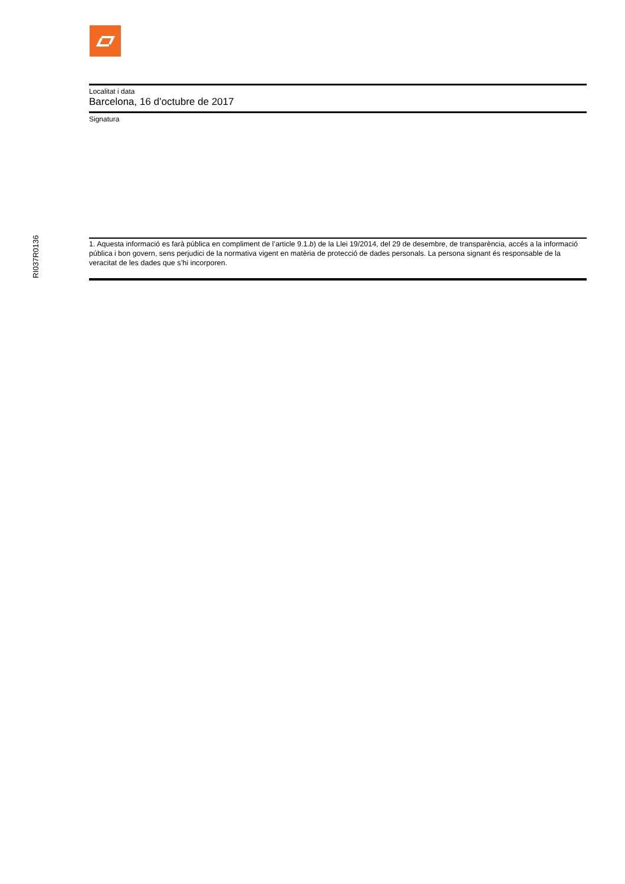RI037R0136
Localitat i data
Barcelona, 16 d’octubre de 2017
Signatura
1. Aquesta informació es farà pública en compliment de l’article 9.1.b) de la Llei 19/2014, del 29 de desembre, de transparència, accés a la informació pública i bon govern, sens perjudici de la normativa vigent en matèria de protecció de dades personals. La persona signant és responsable de la veracitat de les dades que s’hi incorporen.